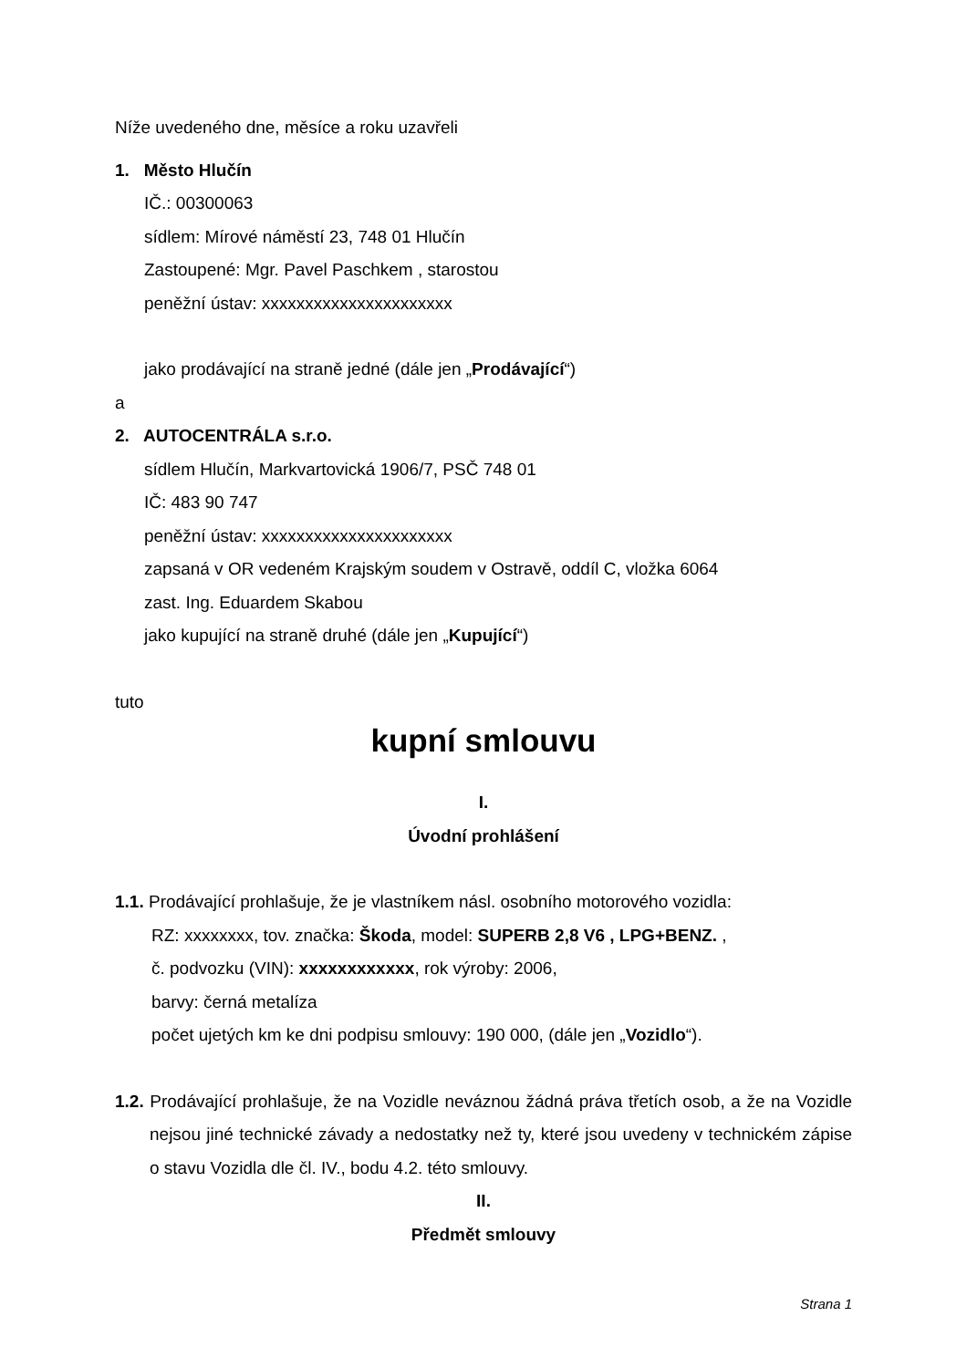Níže uvedeného dne, měsíce a roku uzavřeli
1. Město Hlučín
IČ.: 00300063
sídlem: Mírové náměstí 23, 748 01 Hlučín
Zastoupené: Mgr. Pavel Paschkem , starostou
peněžní ústav: xxxxxxxxxxxxxxxxxxxxxx
jako prodávající na straně jedné (dále jen „Prodávající“)
a
2. AUTOCENTRÁLA s.r.o.
sídlem Hlučín, Markvartovická 1906/7, PSČ 748 01
IČ: 483 90 747
peněžní ústav: xxxxxxxxxxxxxxxxxxxxxx
zapsaná v OR vedeném Krajským soudem v Ostravě, oddíl C, vložka 6064
zast. Ing. Eduardem Skabou
jako kupující na straně druhé (dále jen „Kupující“)
tuto
kupní smlouvu
I.
Úvodní prohlášení
1.1. Prodávající prohlašuje, že je vlastníkem násl. osobního motorového vozidla:
RZ: xxxxxxxx, tov. značka: Škoda, model: SUPERB 2,8 V6 , LPG+BENZ. ,
č. podvozku (VIN): xxxxxxxxxxxx, rok výroby: 2006,
barvy: černá metalíza
počet ujetých km ke dni podpisu smlouvy: 190 000, (dále jen „Vozidlo“).
1.2. Prodávající prohlašuje, že na Vozidle neváznou žádná práva třetích osob, a že na Vozidle nejsou jiné technické závady a nedostatky než ty, které jsou uvedeny v technickém zápise o stavu Vozidla dle čl. IV., bodu 4.2. této smlouvy.
II.
Předmět smlouvy
Strana 1